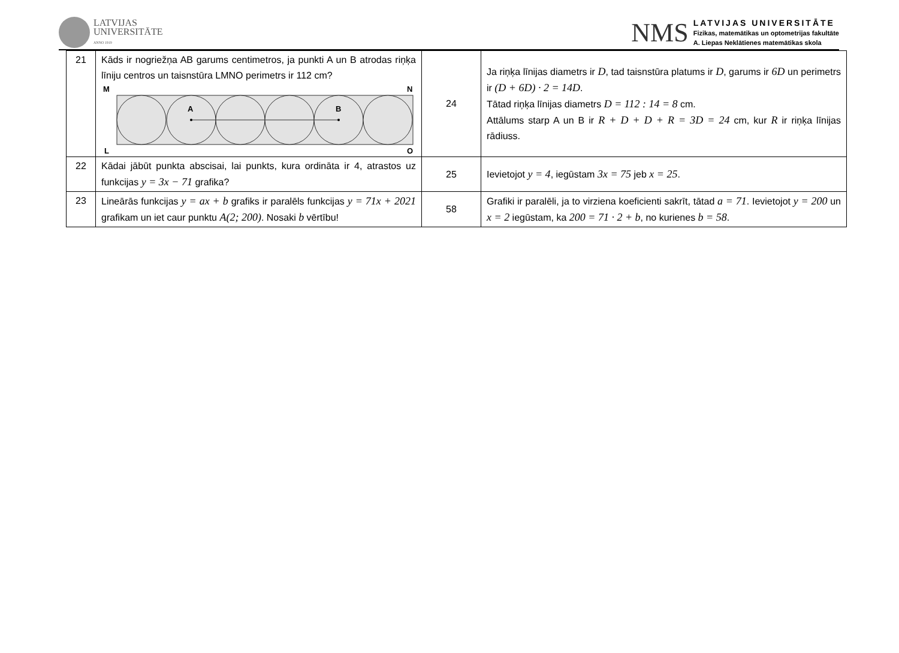LATVIJAS
UNIVERSITĀTE
ANNO 1919
NMS
LATVIJAS UNIVERSITĀTE
Fizikas, matemātikas un optometrijas fakultāte
A. Liepas Neklātienes matemātikas skola
| 21 | Kāds ir nogriežņa AB garums centimetros, ja punkti A un B atrodas riņķa līniju centros un taisnstūra LMNO perimetrs ir 112 cm? M N L O A B | 24 | Ja riņķa līnijas diametrs ir D , tad taisnstūra platums ir D , garums ir 6D un perimetrs ir (D + 6D) · 2 = 14D . Tātad riņķa līnijas diametrs D = 112 : 14 = 8 cm. Attālums starp A un B ir R + D + D + R = 3D = 24 cm, kur R ir riņķa līnijas rādiuss. |
| 22 | Kādai jābūt punkta abscisai, lai punkts, kura ordināta ir 4, atrastos uz funkcijas y = 3x − 71 grafika? | 25 | Ievietojot y = 4 , iegūstam 3x = 75 jeb x = 25 . |
| 23 | Lineārās funkcijas y = ax + b grafiks ir paralēls funkcijas y = 71x + 2021 grafikam un iet caur punktu A(2; 200) . Nosaki b vērtību! | 58 | Grafiki ir paralēli, ja to virziena koeficienti sakrīt, tātad a = 71 . Ievietojot y = 200 un x = 2 iegūstam, ka 200 = 71 · 2 + b , no kurienes b = 58 . |